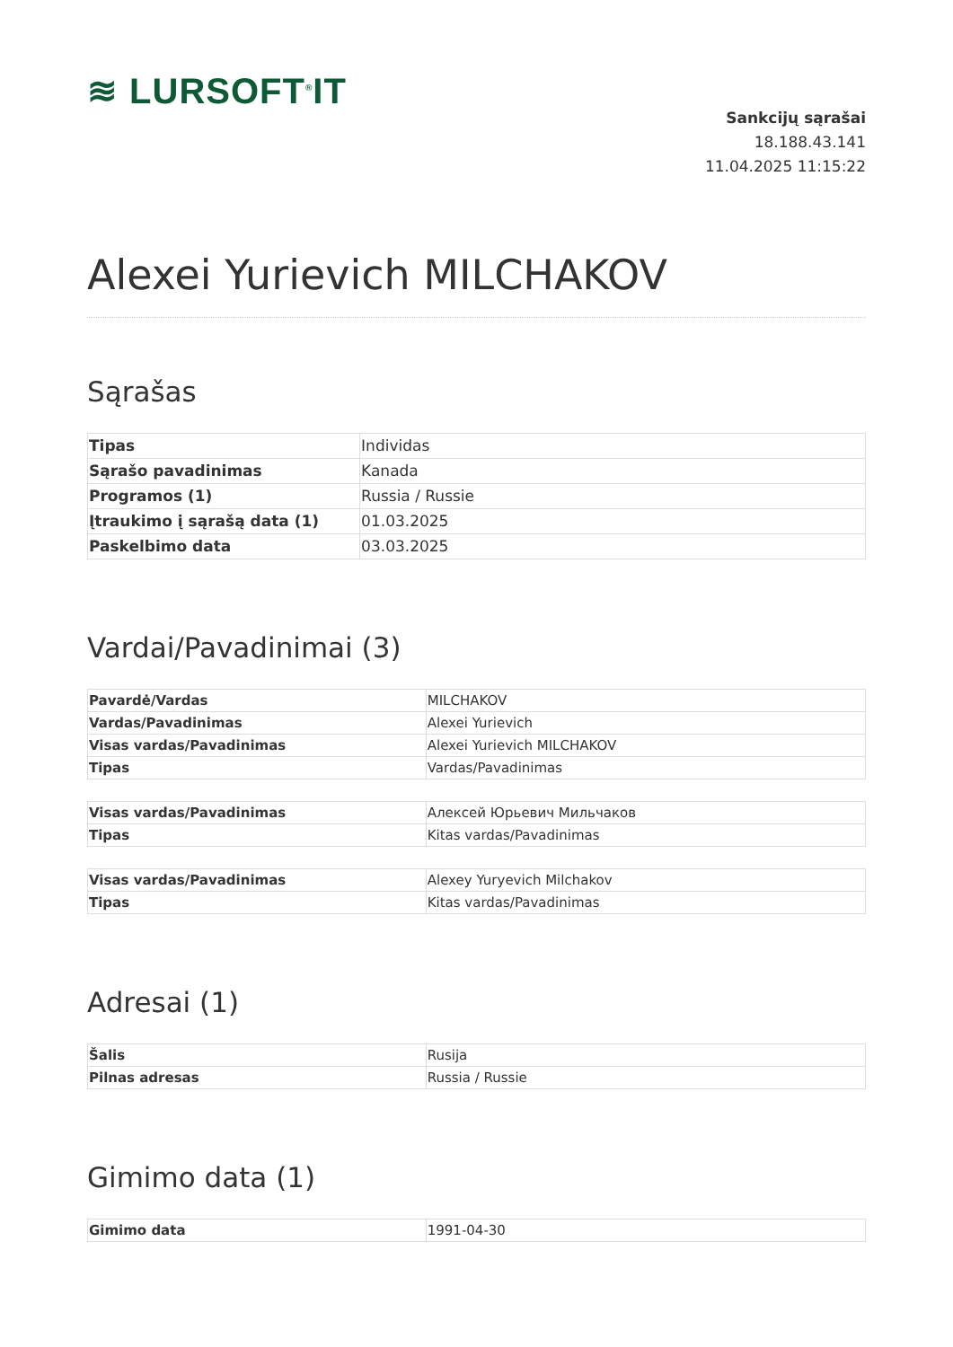≋ LURSOFT<sup>®</sup>IT
Sankcijų sąrašai
18.188.43.141
11.04.2025 11:15:22
Alexei Yurievich MILCHAKOV
Sąrašas
| Tipas | Individas |
| Sąrašo pavadinimas | Kanada |
| Programos (1) | Russia / Russie |
| Įtraukimo į sąrašą data (1) | 01.03.2025 |
| Paskelbimo data | 03.03.2025 |
Vardai/Pavadinimai (3)
| Pavardė/Vardas | MILCHAKOV |
| Vardas/Pavadinimas | Alexei Yurievich |
| Visas vardas/Pavadinimas | Alexei Yurievich MILCHAKOV |
| Tipas | Vardas/Pavadinimas |
| Visas vardas/Pavadinimas | Алексей Юрьевич Мильчаков |
| Tipas | Kitas vardas/Pavadinimas |
| Visas vardas/Pavadinimas | Alexey Yuryevich Milchakov |
| Tipas | Kitas vardas/Pavadinimas |
Adresai (1)
| Šalis | Rusija |
| Pilnas adresas | Russia / Russie |
Gimimo data (1)
| Gimimo data | 1991-04-30 |